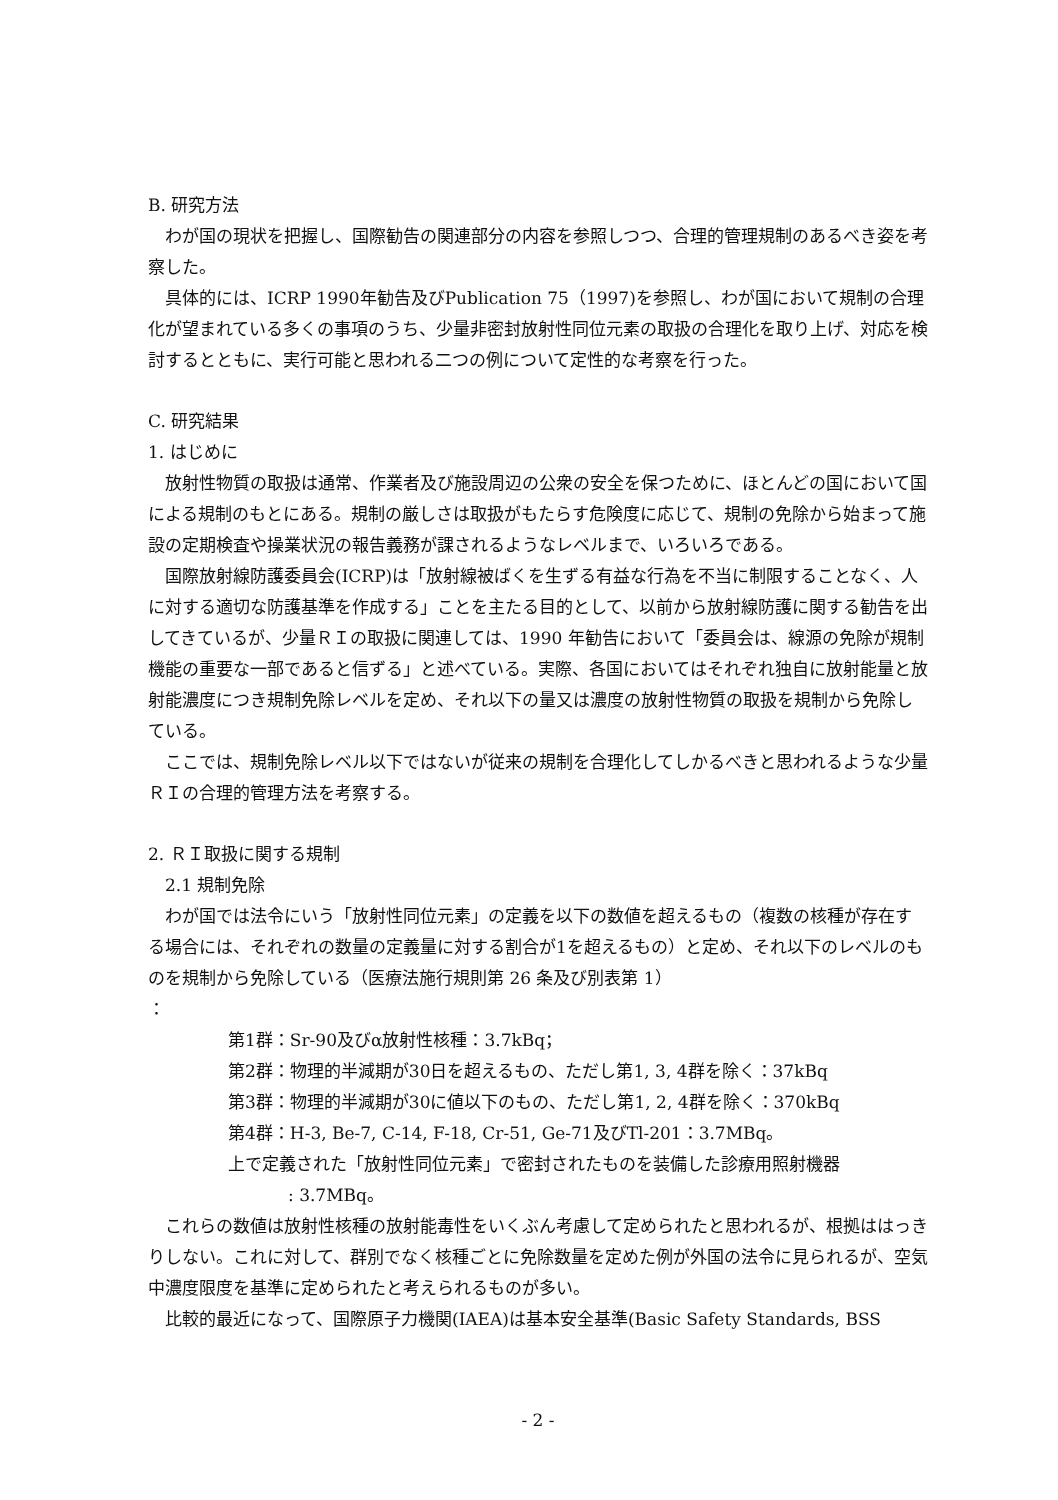B. 研究方法
わが国の現状を把握し、国際勧告の関連部分の内容を参照しつつ、合理的管理規制のあるべき姿を考察した。
具体的には、ICRP 1990年勧告及びPublication 75（1997)を参照し、わが国において規制の合理化が望まれている多くの事項のうち、少量非密封放射性同位元素の取扱の合理化を取り上げ、対応を検討するとともに、実行可能と思われる二つの例について定性的な考察を行った。
C. 研究結果
1. はじめに
放射性物質の取扱は通常、作業者及び施設周辺の公衆の安全を保つために、ほとんどの国において国による規制のもとにある。規制の厳しさは取扱がもたらす危険度に応じて、規制の免除から始まって施設の定期検査や操業状況の報告義務が課されるようなレベルまで、いろいろである。
国際放射線防護委員会(ICRP)は「放射線被ばくを生ずる有益な行為を不当に制限することなく、人に対する適切な防護基準を作成する」ことを主たる目的として、以前から放射線防護に関する勧告を出してきているが、少量ＲＩの取扱に関連しては、1990 年勧告において「委員会は、線源の免除が規制機能の重要な一部であると信ずる」と述べている。実際、各国においてはそれぞれ独自に放射能量と放射能濃度につき規制免除レベルを定め、それ以下の量又は濃度の放射性物質の取扱を規制から免除している。
ここでは、規制免除レベル以下ではないが従来の規制を合理化してしかるべきと思われるような少量ＲＩの合理的管理方法を考察する。
2. ＲＩ取扱に関する規制
2.1 規制免除
わが国では法令にいう「放射性同位元素」の定義を以下の数値を超えるもの（複数の核種が存在する場合には、それぞれの数量の定義量に対する割合が1を超えるもの）と定め、それ以下のレベルのものを規制から免除している（医療法施行規則第 26 条及び別表第 1）
：
第1群：Sr-90及びα放射性核種：3.7kBq；
第2群：物理的半減期が30日を超えるもの、ただし第1, 3, 4群を除く：37kBq
第3群：物理的半減期が30に値以下のもの、ただし第1, 2, 4群を除く：370kBq
第4群：H-3, Be-7, C-14, F-18, Cr-51, Ge-71及びTl-201：3.7MBq。
上で定義された「放射性同位元素」で密封されたものを装備した診療用照射機器
: 3.7MBq。
これらの数値は放射性核種の放射能毒性をいくぶん考慮して定められたと思われるが、根拠ははっきりしない。これに対して、群別でなく核種ごとに免除数量を定めた例が外国の法令に見られるが、空気中濃度限度を基準に定められたと考えられるものが多い。
比較的最近になって、国際原子力機関(IAEA)は基本安全基準(Basic Safety Standards, BSS
- 2 -